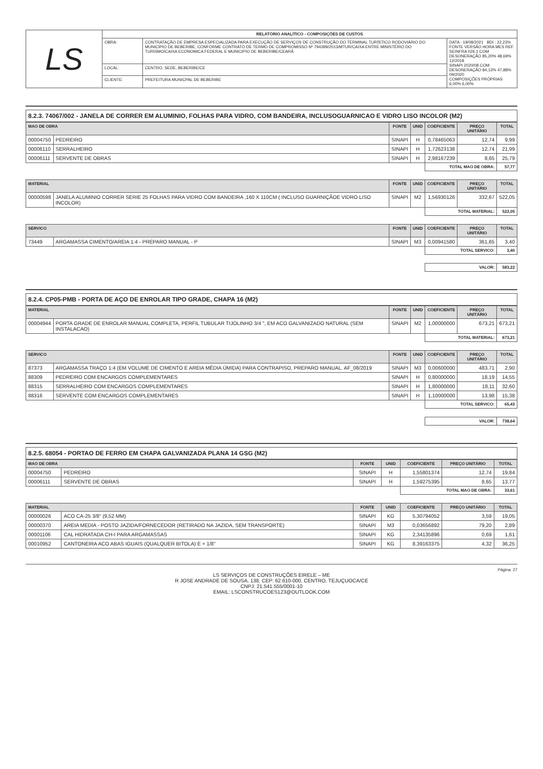| LS | RELATÓRIO ANALÍTICO - COMPOSIÇÕES DE CUSTOS | | |
| | OBRA: | CONTRATAÇÃO DE EMPRESA ESPECIALIZADA PARA EXECUÇÃO DE SERVIÇOS DE CONSTRUÇÃO DO TERMINAL TURÍSTICO RODOVIÁRIO DO MUNICIPIO DE BEBERIBE, CONFORME CONTRATO DE TERMO DE COMPROMISSO Nº 794399/2013/MTUR/CAIXA ENTRE MINISTÉRIO DO TURISMO/CAIXA ECONOMICA FEDERAL E MUNICIPIO DE BEBERIBE/CEARÁ | DATA : 19/08/2021 BDI : 22,23% FONTE VERSÃO HORA MES REF. SEINFRA 026.1 COM DESONERAÇÃO 85,20% 48,69% 12/2018 SINAPI 2020/08 COM DESONERAÇÃO 84,13% 47,88% 09/2020 COMPOSIÇÕES PRÓPRIAS 6,00% 6,00% |
| | LOCAL: | CENTRO, SEDE, BEBERIBE/CE | |
| | CLIENTE: | PREFEITURA MUNICPAL DE BEBERIBE | |
8.2.3. 74067/002 - JANELA DE CORRER EM ALUMINIO, FOLHAS PARA VIDRO, COM BANDEIRA, INCLUSOGUARNICAO E VIDRO LISO INCOLOR (M2)
| MAO DE OBRA | | FONTE | UNID | COEFICIENTE | PREÇO UNITÁRIO | TOTAL |
| --- | --- | --- | --- | --- | --- | --- |
| 00004750 | PEDREIRO | SINAPI | H | 0,78465063 | 12,74 | 9,99 |
| 00006110 | SERRALHEIRO | SINAPI | H | 1,72623138 | 12,74 | 21,99 |
| 00006111 | SERVENTE DE OBRAS | SINAPI | H | 2,98167239 | 8,65 | 25,79 |
| | | | | TOTAL MAO DE OBRA: | | 57,77 |
| MATERIAL | | FONTE | UNID | COEFICIENTE | PREÇO UNITÁRIO | TOTAL |
| 00000598 | JANELA ALUMINIO CORRER SERIE 25 FOLHAS PARA VIDRO COM BANDEIRA ,160 X 110CM ( INCLUSO GUARNIÇÃOE VIDRO LISO INCOLOR) | SINAPI | M2 | 1,56930126 | 332,67 | 522,05 |
| | | | | TOTAL MATERIAL: | | 522,05 |
| SERVICO | | FONTE | UNID | COEFICIENTE | PREÇO UNITÁRIO | TOTAL |
| 73449 | ARGAMASSA CIMENTO/AREIA 1:4 - PREPARO MANUAL - P | SINAPI | M3 | 0,00941580 | 361,65 | 3,40 |
| | | | | TOTAL SERVICO: | | 3,40 |
| | | | | VALOR: | | 583,22 |
8.2.4. CP05-PMB - PORTA DE AÇO DE ENROLAR TIPO GRADE, CHAPA 16 (M2)
| MATERIAL | | FONTE | UNID | COEFICIENTE | PREÇO UNITÁRIO | TOTAL |
| --- | --- | --- | --- | --- | --- | --- |
| 00004944 | PORTA GRADE DE ENROLAR MANUAL COMPLETA, PERFIL TUBULAR TIJOLINHO 3/4 ", EM ACO GALVANIZADO NATURAL (SEM INSTALACAO) | SINAPI | M2 | 1,00000000 | 673,21 | 673,21 |
| | | | | TOTAL MATERIAL: | | 673,21 |
| SERVICO | | FONTE | UNID | COEFICIENTE | PREÇO UNITÁRIO | TOTAL |
| 87373 | ARGAMASSA TRAÇO 1:4 (EM VOLUME DE CIMENTO E AREIA MÉDIA ÚMIDA) PARA CONTRAPISO, PREPARO MANUAL. AF_08/2019 | SINAPI | M3 | 0,00600000 | 483,71 | 2,90 |
| 88309 | PEDREIRO COM ENCARGOS COMPLEMENTARES | SINAPI | H | 0,80000000 | 18,19 | 14,55 |
| 88315 | SERRALHEIRO COM ENCARGOS COMPLEMENTARES | SINAPI | H | 1,80000000 | 18,11 | 32,60 |
| 88316 | SERVENTE COM ENCARGOS COMPLEMENTARES | SINAPI | H | 1,10000000 | 13,98 | 15,38 |
| | | | | TOTAL SERVICO: | | 65,43 |
| | | | | VALOR: | | 738,64 |
8.2.5. 68054 - PORTAO DE FERRO EM CHAPA GALVANIZADA PLANA 14 GSG (M2)
| MAO DE OBRA | | FONTE | UNID | COEFICIENTE | PREÇO UNITÁRIO | TOTAL |
| --- | --- | --- | --- | --- | --- | --- |
| 00004750 | PEDREIRO | SINAPI | H | 1,55801374 | 12,74 | 19,84 |
| 00006111 | SERVENTE DE OBRAS | SINAPI | H | 1,59275395 | 8,65 | 13,77 |
| | | | | TOTAL MAO DE OBRA: | | 33,61 |
| MATERIAL | | FONTE | UNID | COEFICIENTE | PREÇO UNITÁRIO | TOTAL |
| 00000026 | ACO CA-25 3/8" (9,52 MM) | SINAPI | KG | 5,30794052 | 3,59 | 19,05 |
| 00000370 | AREIA MEDIA - POSTO JAZIDA/FORNECEDOR (RETIRADO NA JAZIDA, SEM TRANSPORTE) | SINAPI | M3 | 0,03656892 | 79,20 | 2,89 |
| 00001106 | CAL HIDRATADA CH-I PARA ARGAMASSAS | SINAPI | KG | 2,34135896 | 0,69 | 1,61 |
| 00010952 | CANTONEIRA ACO ABAS IGUAIS (QUALQUER BITOLA) E = 1/8" | SINAPI | KG | 8,39163375 | 4,32 | 36,25 |
Página: 27
LS SERVIÇOS DE CONSTRUÇÕES EIRELE – ME
R JOSE ANDRADE DE SOUSA, 138, CEP: 62.610-000, CENTRO, TEJUÇUOCA/CE
CNPJ: 21.541.555/0001-10
EMAIL: LSCONSTRUCOES123@OUTLOOK.COM